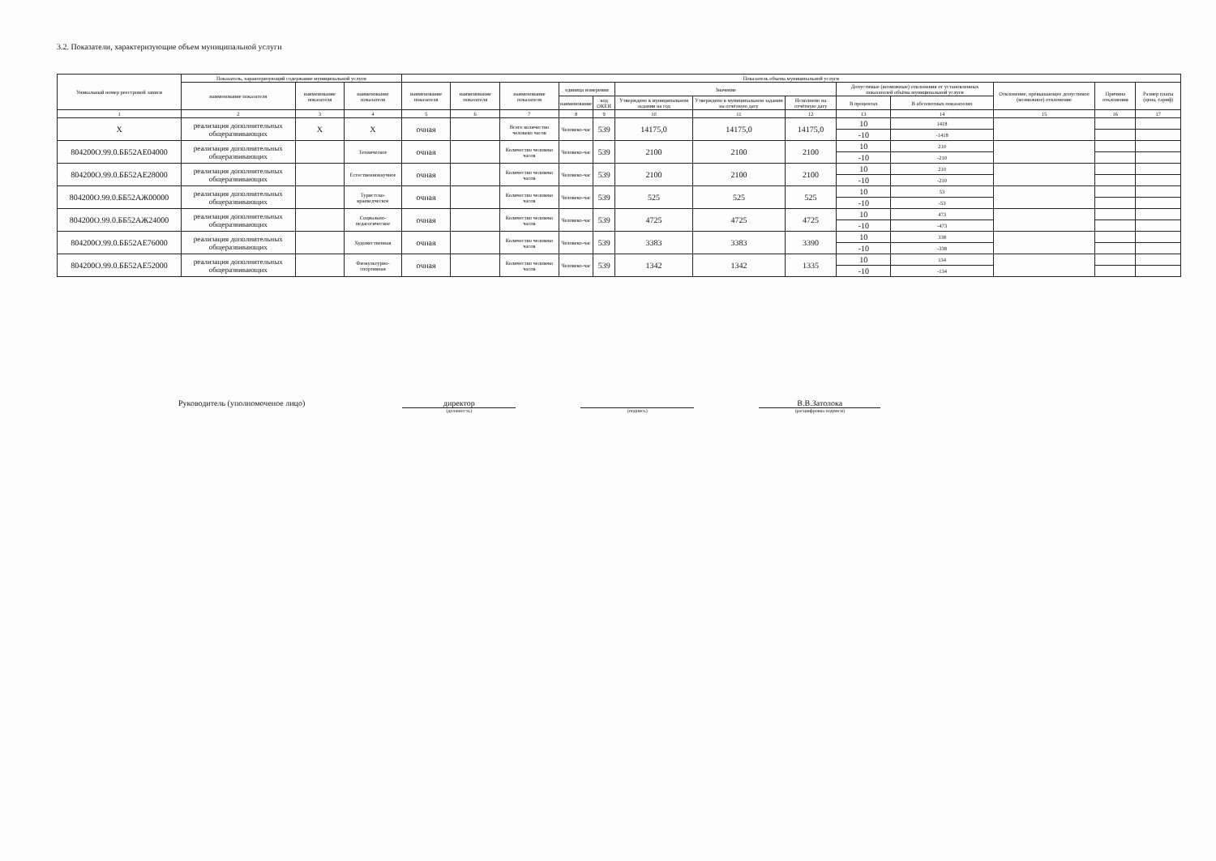3.2. Показатели, характеризующие объем муниципальной услуги
| Уникальный номер реестровой записи | Показатель, характеризующий содержание муниципальной услуги | | | Показатель объема муниципальной услуги | | | | | | | | | | | | |
| --- | --- | --- | --- | --- | --- | --- | --- | --- | --- | --- | --- | --- | --- | --- | --- | --- |
| | наименование показателя | наименование показателя | наименование показателя | наименование показателя | наименование показателя | наименование показателя | единица измерения | | Значение | | | Допустимые (возможные) отклонения от установленных показателей объёма муниципальной услуги | | Отклонение, превышающее допустимое (возможное) отклонение | Причина отклонения | Размер платы (цена, тариф) |
| | | | | | | | наименование | код ОКЕИ | Утверждено в муниципальном задании на год | Утверждено в муниципальном задании на отчётную дату | Исполнено на отчётную дату | В процентах | В абсолютных показателях | | | |
| 1 | 2 | 3 | 4 | 5 | 6 | 7 | 8 | 9 | 10 | 11 | 12 | 13 | 14 | 15 | 16 | 17 |
| Х | реализация дополнительных общеразвивающих | Х | Х | очная | | Всего количество человеко часов | Человеко-час | 539 | 14175,0 | 14175,0 | 14175,0 | 10 | 1418 | | | |
| | | | | | | | | | | | | -10 | -1418 | | | |
| 804200О.99.0.ББ52АЕ04000 | реализация дополнительных общеразвивающих | | Техническое | очная | | Количество человеко часов | Человеко-час | 539 | 2100 | 2100 | 2100 | 10 | 210 | | | |
| | | | | | | | | | | | | -10 | -210 | | | |
| 804200О.99.0.ББ52АЕ28000 | реализация дополнительных общеразвивающих | | Естественнонаучное | очная | | Количество человеко часов | Человеко-час | 539 | 2100 | 2100 | 2100 | 10 | 210 | | | |
| | | | | | | | | | | | | -10 | -210 | | | |
| 804200О.99.0.ББ52АЖ00000 | реализация дополнительных общеразвивающих | | Туристско-краеведческое | очная | | Количество человеко часов | Человеко-час | 539 | 525 | 525 | 525 | 10 | 53 | | | |
| | | | | | | | | | | | | -10 | -53 | | | |
| 804200О.99.0.ББ52АЖ24000 | реализация дополнительных общеразвивающих | | Социально-педагогическое | очная | | Количество человеко часов | Человеко-час | 539 | 4725 | 4725 | 4725 | 10 | 473 | | | |
| | | | | | | | | | | | | -10 | -473 | | | |
| 804200О.99.0.ББ52АЕ76000 | реализация дополнительных общеразвивающих | | Художественная | очная | | Количество человеко часов | Человеко-час | 539 | 3383 | 3383 | 3390 | 10 | 338 | | | |
| | | | | | | | | | | | | -10 | -338 | | | |
| 804200О.99.0.ББ52АЕ52000 | реализация дополнительных общеразвивающих | | Физкультурно-спортивная | очная | | Количество человеко часов | Человеко-час | 539 | 1342 | 1342 | 1335 | 10 | 134 | | | |
| | | | | | | | | | | | | -10 | -134 | | | |
Руководитель (уполномоченое лицо)
директор
(должность)
(подпись)
В.В.Затолока
(расшифровка подписи)